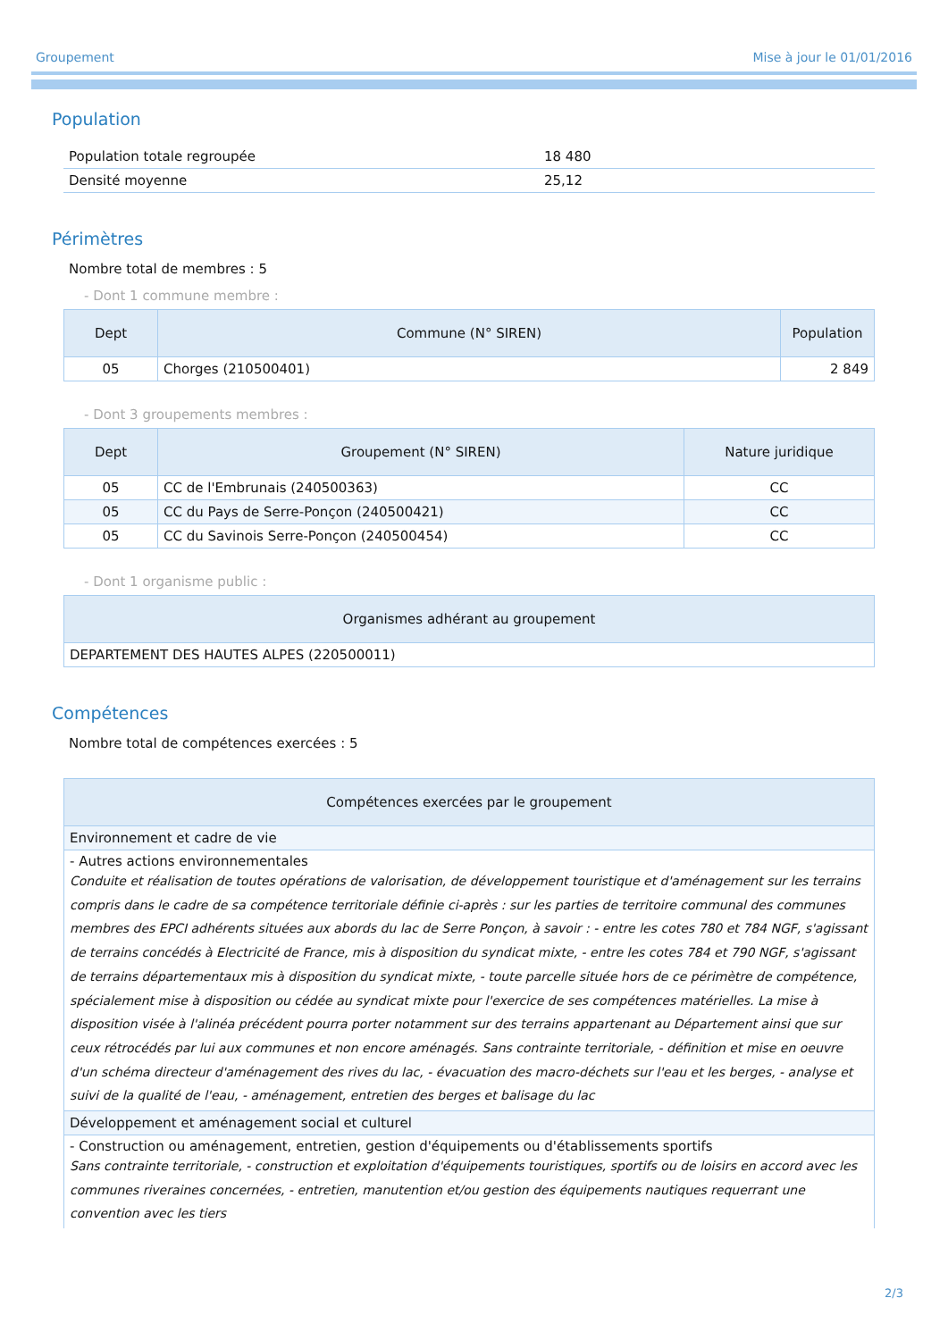Groupement Mise à jour le 01/01/2016
Population
| Population totale regroupée | 18 480 |
| Densité moyenne | 25,12 |
Périmètres
Nombre total de membres : 5
- Dont 1 commune membre :
| Dept | Commune (N° SIREN) | Population |
| --- | --- | --- |
| 05 | Chorges (210500401) | 2 849 |
- Dont 3 groupements membres :
| Dept | Groupement (N° SIREN) | Nature juridique |
| --- | --- | --- |
| 05 | CC de l'Embrunais (240500363) | CC |
| 05 | CC du Pays de Serre-Ponçon (240500421) | CC |
| 05 | CC du Savinois Serre-Ponçon (240500454) | CC |
- Dont 1 organisme public :
| Organismes adhérant au groupement |
| --- |
| DEPARTEMENT DES HAUTES ALPES (220500011) |
Compétences
Nombre total de compétences exercées : 5
| Compétences exercées par le groupement |
| --- |
| Environnement et cadre de vie |
| - Autres actions environnementales Conduite et réalisation de toutes opérations de valorisation, de développement touristique et d'aménagement sur les terrains compris dans le cadre de sa compétence territoriale définie ci-après : sur les parties de territoire communal des communes membres des EPCI adhérents situées aux abords du lac de Serre Ponçon, à savoir : - entre les cotes 780 et 784 NGF, s'agissant de terrains concédés à Electricité de France, mis à disposition du syndicat mixte, - entre les cotes 784 et 790 NGF, s'agissant de terrains départementaux mis à disposition du syndicat mixte, - toute parcelle située hors de ce périmètre de compétence, spécialement mise à disposition ou cédée au syndicat mixte pour l'exercice de ses compétences matérielles. La mise à disposition visée à l'alinéa précédent pourra porter notamment sur des terrains appartenant au Département ainsi que sur ceux rétrocédés par lui aux communes et non encore aménagés. Sans contrainte territoriale, - définition et mise en oeuvre d'un schéma directeur d'aménagement des rives du lac, - évacuation des macro-déchets sur l'eau et les berges, - analyse et suivi de la qualité de l'eau, - aménagement, entretien des berges et balisage du lac |
| Développement et aménagement social et culturel |
| - Construction ou aménagement, entretien, gestion d'équipements ou d'établissements sportifs Sans contrainte territoriale, - construction et exploitation d'équipements touristiques, sportifs ou de loisirs en accord avec les communes riveraines concernées, - entretien, manutention et/ou gestion des équipements nautiques requerrant une convention avec les tiers |
2/3